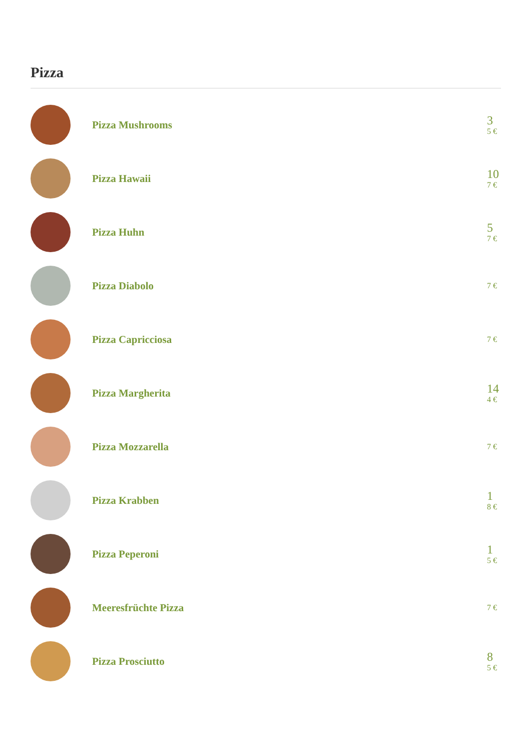Pizza
Pizza Mushrooms
3
5 €
Pizza Hawaii
10
7 €
Pizza Huhn
5
7 €
Pizza Diabolo
7 €
Pizza Capricciosa
7 €
Pizza Margherita
14
4 €
Pizza Mozzarella
7 €
Pizza Krabben
1
8 €
Pizza Peperoni
1
5 €
Meeresfrüchte Pizza
7 €
Pizza Prosciutto
8
5 €